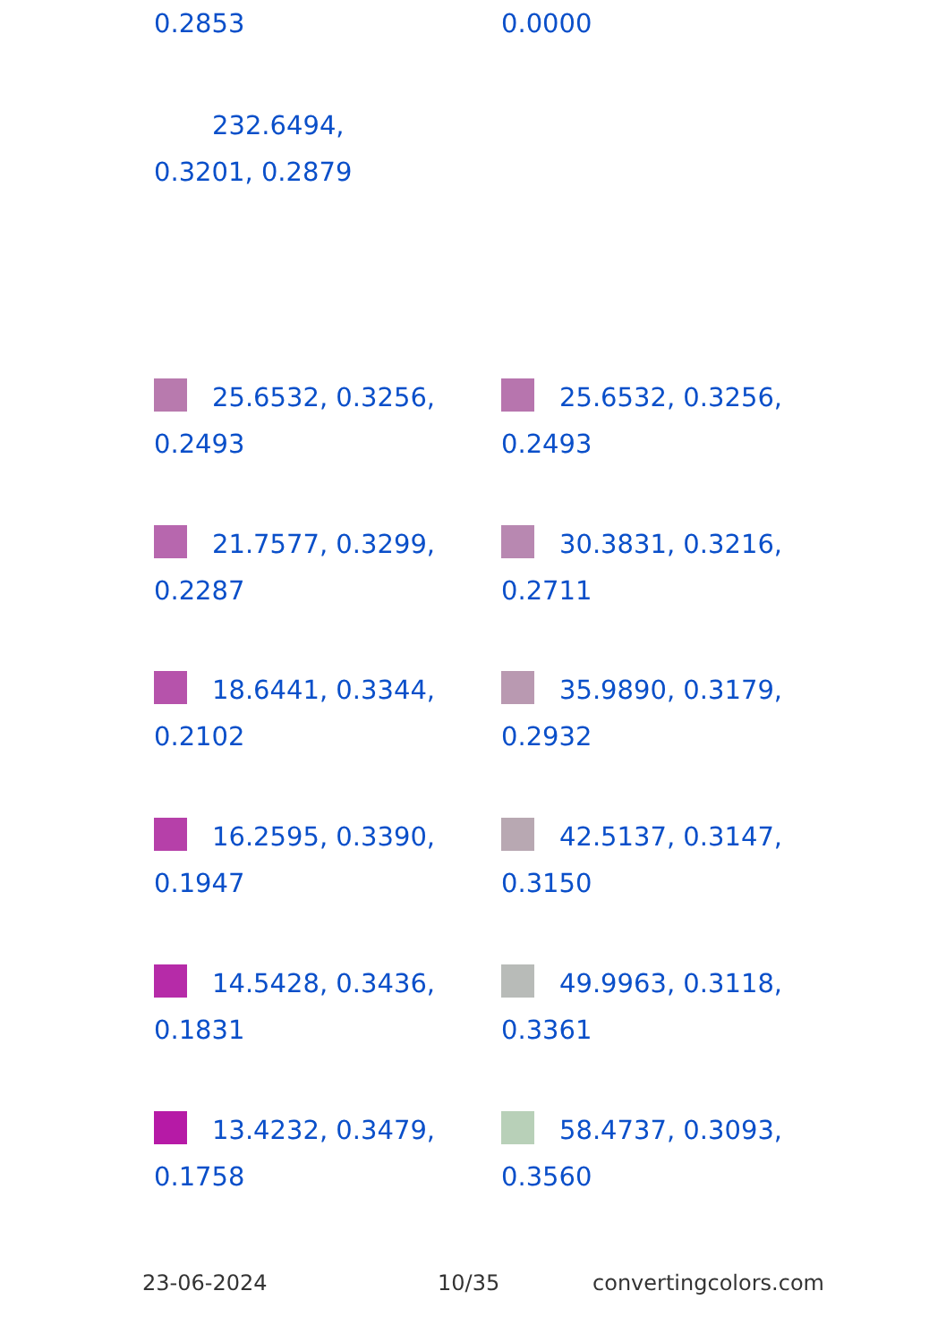0.2853 0.0000
232.6494, 0.3201, 0.2879
25.6532, 0.3256, 0.2493
25.6532, 0.3256, 0.2493
21.7577, 0.3299, 0.2287
30.3831, 0.3216, 0.2711
18.6441, 0.3344, 0.2102
35.9890, 0.3179, 0.2932
16.2595, 0.3390, 0.1947
42.5137, 0.3147, 0.3150
14.5428, 0.3436, 0.1831
49.9963, 0.3118, 0.3361
13.4232, 0.3479, 0.1758
58.4737, 0.3093, 0.3560
23-06-2024 10/35 convertingcolors.com